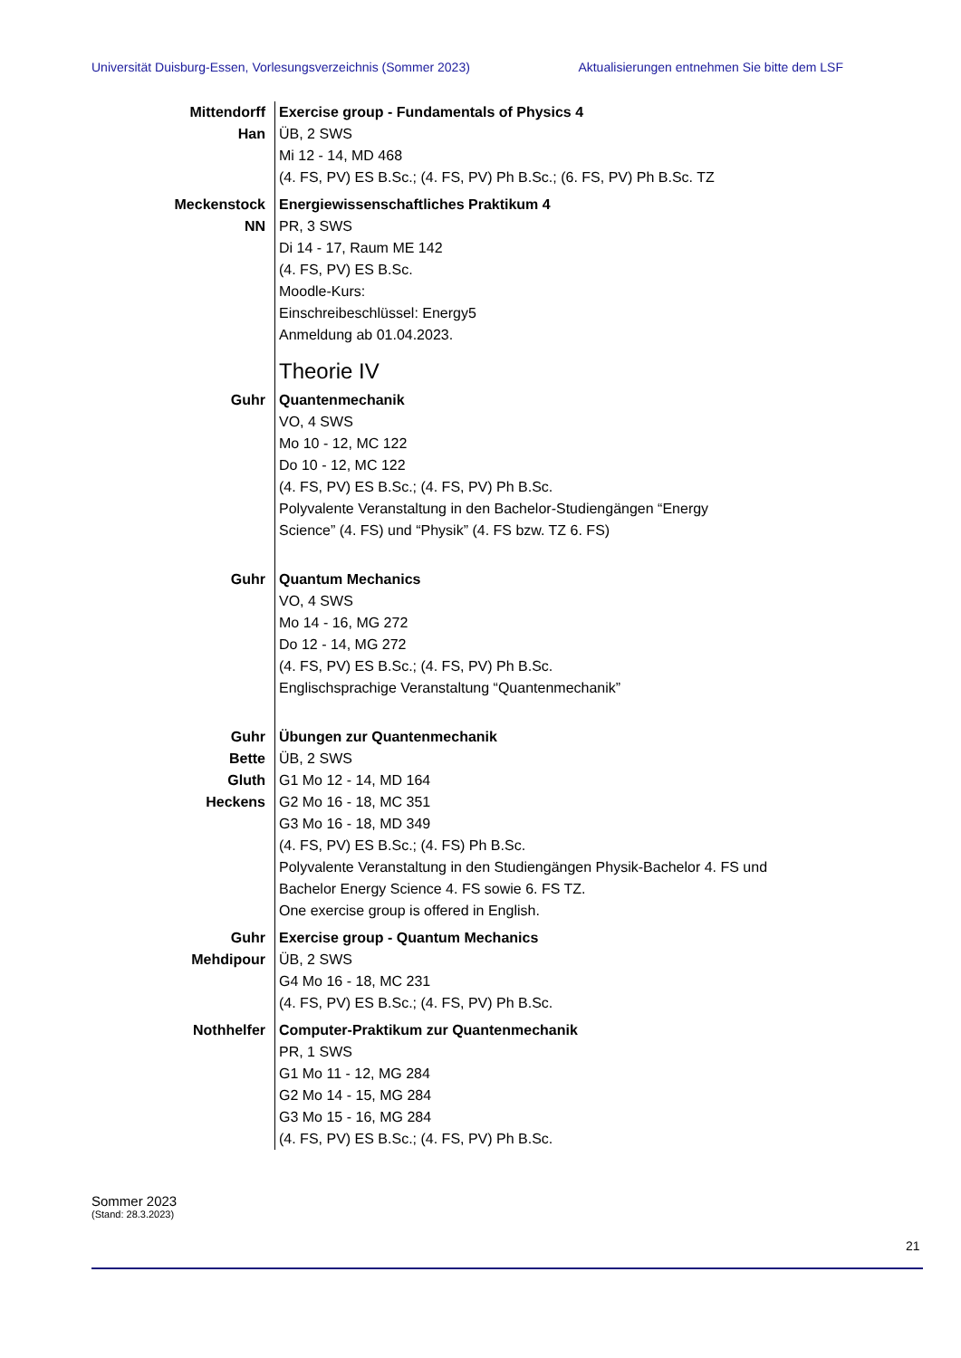Universität Duisburg-Essen, Vorlesungsverzeichnis (Sommer 2023) Aktualisierungen entnehmen Sie bitte dem LSF
Mittendorff
Han
Exercise group - Fundamentals of Physics 4
ÜB, 2 SWS
Mi 12 - 14, MD 468
(4. FS, PV) ES B.Sc.; (4. FS, PV) Ph B.Sc.; (6. FS, PV) Ph B.Sc. TZ
Meckenstock
NN
Energiewissenschaftliches Praktikum 4
PR, 3 SWS
Di 14 - 17, Raum ME 142
(4. FS, PV) ES B.Sc.
Moodle-Kurs:
Einschreibeschlüssel: Energy5
Anmeldung ab 01.04.2023.
Theorie IV
Guhr Quantenmechanik
VO, 4 SWS
Mo 10 - 12, MC 122
Do 10 - 12, MC 122
(4. FS, PV) ES B.Sc.; (4. FS, PV) Ph B.Sc.
Polyvalente Veranstaltung in den Bachelor-Studiengängen “Energy
Science” (4. FS) und “Physik” (4. FS bzw. TZ 6. FS)
Guhr Quantum Mechanics
VO, 4 SWS
Mo 14 - 16, MG 272
Do 12 - 14, MG 272
(4. FS, PV) ES B.Sc.; (4. FS, PV) Ph B.Sc.
Englischsprachige Veranstaltung “Quantenmechanik”
Guhr
Bette
Gluth
Heckens
Übungen zur Quantenmechanik
ÜB, 2 SWS
G1 Mo 12 - 14, MD 164
G2 Mo 16 - 18, MC 351
G3 Mo 16 - 18, MD 349
(4. FS, PV) ES B.Sc.; (4. FS) Ph B.Sc.
Polyvalente Veranstaltung in den Studiengängen Physik-Bachelor 4. FS und
Bachelor Energy Science 4. FS sowie 6. FS TZ.
One exercise group is offered in English.
Guhr
Mehdipour
Exercise group - Quantum Mechanics
ÜB, 2 SWS
G4 Mo 16 - 18, MC 231
(4. FS, PV) ES B.Sc.; (4. FS, PV) Ph B.Sc.
Nothhelfer Computer-Praktikum zur Quantenmechanik
PR, 1 SWS
G1 Mo 11 - 12, MG 284
G2 Mo 14 - 15, MG 284
G3 Mo 15 - 16, MG 284
(4. FS, PV) ES B.Sc.; (4. FS, PV) Ph B.Sc.
Sommer 2023
(Stand: 28.3.2023)
21